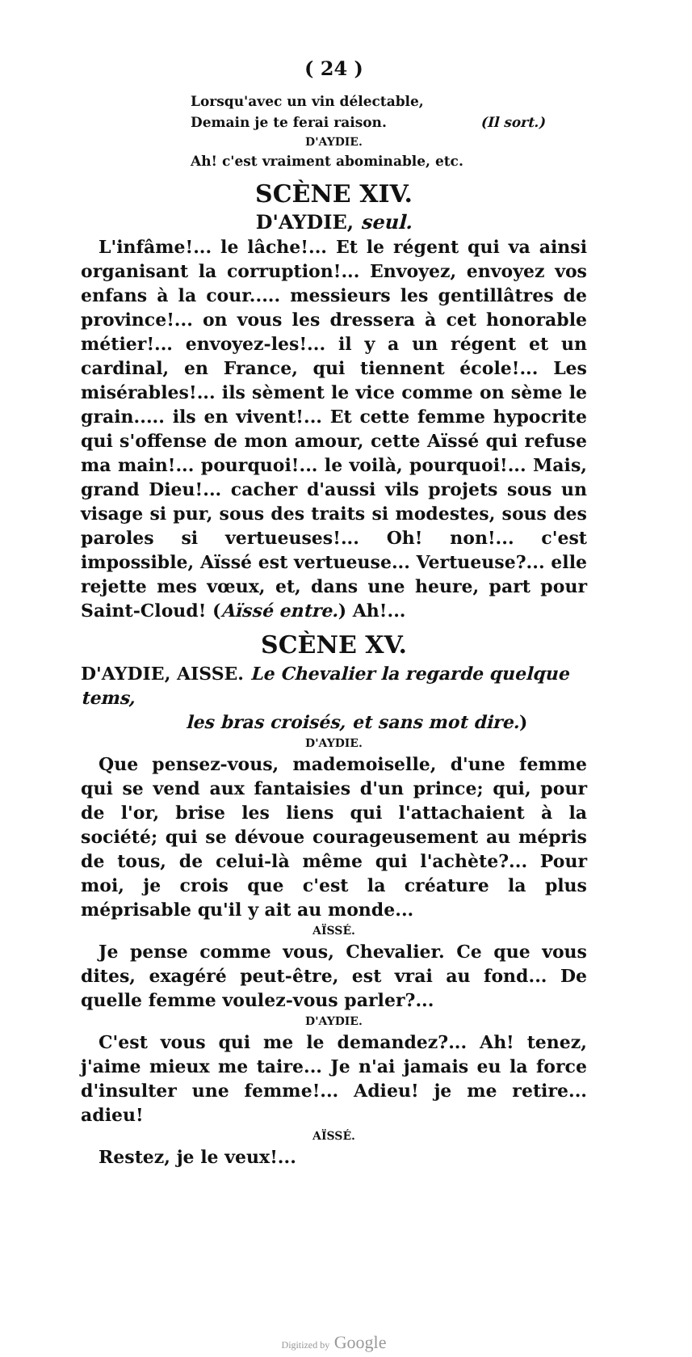( 24 )
Lorsqu'avec un vin délectable,
Demain je te ferai raison. (Il sort.)
D'AYDIE.
Ah! c'est vraiment abominable, etc.
SCÈNE XIV.
D'AYDIE, seul.
L'infâme!... le lâche!... Et le régent qui va ainsi organisant la corruption!... Envoyez, envoyez vos enfans à la cour..... messieurs les gentillâtres de province!... on vous les dressera à cet honorable métier!... envoyez-les!... il y a un régent et un cardinal, en France, qui tiennent école!... Les misérables!... ils sèment le vice comme on sème le grain..... ils en vivent!... Et cette femme hypocrite qui s'offense de mon amour, cette Aïssé qui refuse ma main!... pourquoi!... le voilà, pourquoi!... Mais, grand Dieu!... cacher d'aussi vils projets sous un visage si pur, sous des traits si modestes, sous des paroles si vertueuses!... Oh! non!... c'est impossible, Aïssé est vertueuse... Vertueuse?... elle rejette mes vœux, et, dans une heure, part pour Saint-Cloud! (Aïssé entre.) Ah!...
SCÈNE XV.
D'AYDIE, AISSE. Le Chevalier la regarde quelque tems,
les bras croisés, et sans mot dire.)
D'AYDIE.
Que pensez-vous, mademoiselle, d'une femme qui se vend aux fantaisies d'un prince; qui, pour de l'or, brise les liens qui l'attachaient à la société; qui se dévoue courageusement au mépris de tous, de celui-là même qui l'achète?... Pour moi, je crois que c'est la créature la plus méprisable qu'il y ait au monde...
AÏSSÉ.
Je pense comme vous, Chevalier. Ce que vous dites, exagéré peut-être, est vrai au fond... De quelle femme voulez-vous parler?...
D'AYDIE.
C'est vous qui me le demandez?... Ah! tenez, j'aime mieux me taire... Je n'ai jamais eu la force d'insulter une femme!... Adieu! je me retire... adieu!
AÏSSÉ.
Restez, je le veux!...
Digitized by Google